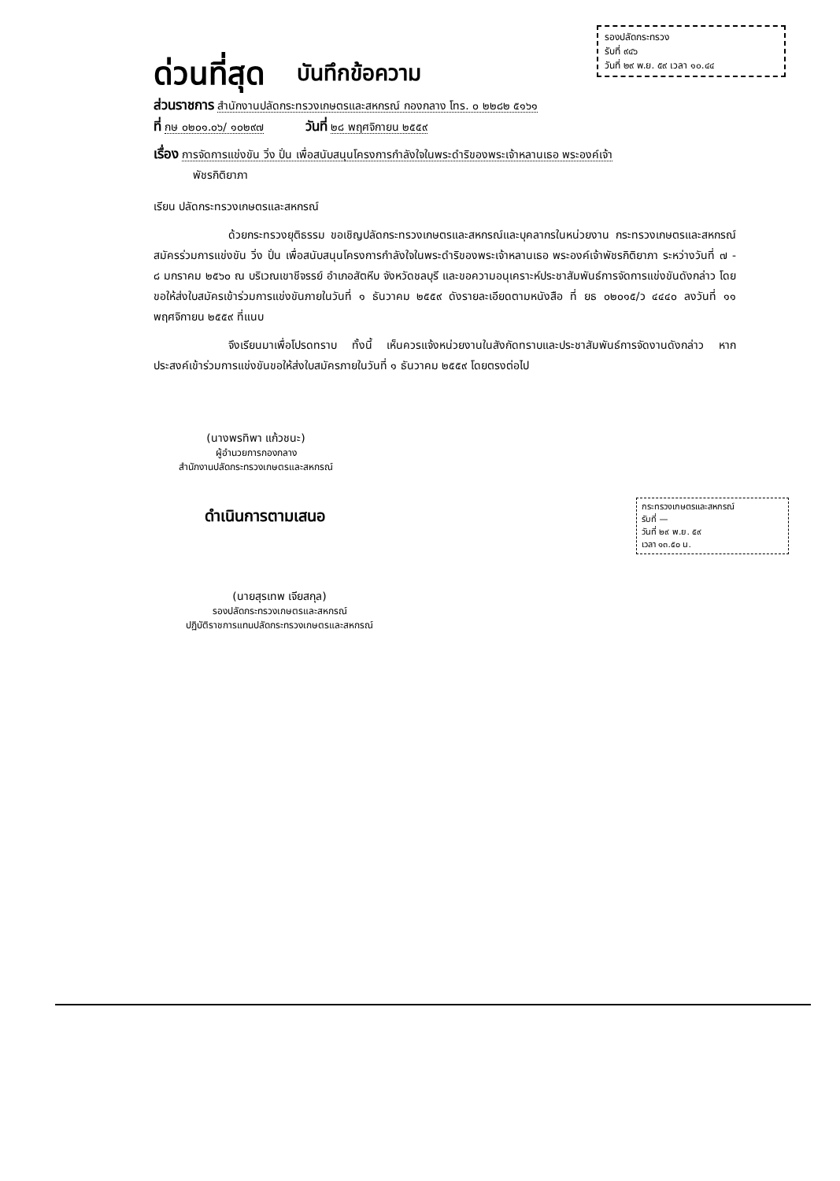รองปลัดกระทรวง
รับที่ ๙๔๖
วันที่ ๒๙ พ.ย. ๕๙ เวลา ๑๐.๔๔
ด่วนที่สุด บันทึกข้อความ
ส่วนราชการ สำนักงานปลัดกระทรวงเกษตรและสหกรณ์ กองกลาง โทร. ๐ ๒๒๘๒ ๕๑๖๑
ที่ กษ ๐๒๐๑.๐๖/ ๑๐๒๙๗ วันที่ ๒๘ พฤศจิกายน ๒๕๕๙
เรื่อง การจัดการแข่งขัน วิ่ง ปั่น เพื่อสนับสนุนโครงการกำลังใจในพระดำริของพระเจ้าหลานเธอ พระองค์เจ้า
พัชรกิติยาภา
เรียน ปลัดกระทรวงเกษตรและสหกรณ์
ด้วยกระทรวงยุติธรรม ขอเชิญปลัดกระทรวงเกษตรและสหกรณ์และบุคลากรในหน่วยงาน กระทรวงเกษตรและสหกรณ์ สมัครร่วมการแข่งขัน วิ่ง ปั่น เพื่อสนับสนุนโครงการกำลังใจในพระดำริของพระเจ้าหลานเธอ พระองค์เจ้าพัชรกิติยาภา ระหว่างวันที่ ๗ - ๘ มกราคม ๒๕๖๐ ณ บริเวณเขาชีจรรย์ อำเภอสัตหีบ จังหวัดชลบุรี และขอความอนุเคราะห์ประชาสัมพันธ์การจัดการแข่งขันดังกล่าว โดยขอให้ส่งใบสมัครเข้าร่วมการแข่งขันภายในวันที่ ๑ ธันวาคม ๒๕๕๙ ดังรายละเอียดตามหนังสือ ที่ ยธ ๐๒๐๑๕/ว ๔๔๔๐ ลงวันที่ ๑๑ พฤศจิกายน ๒๕๕๙ ที่แนบ
จึงเรียนมาเพื่อโปรดทราบ ทั้งนี้ เห็นควรแจ้งหน่วยงานในสังกัดทราบและประชาสัมพันธ์การจัดงานดังกล่าว หากประสงค์เข้าร่วมการแข่งขันขอให้ส่งใบสมัครภายในวันที่ ๑ ธันวาคม ๒๕๕๙ โดยตรงต่อไป
(นางพรทิพา แก้วชนะ)
ผู้อำนวยการกองกลาง
สำนักงานปลัดกระทรวงเกษตรและสหกรณ์
ดำเนินการตามเสนอ
(นายสุรเทพ เจียสกุล)
รองปลัดกระทรวงเกษตรและสหกรณ์
ปฏิบัติราชการแทนปลัดกระทรวงเกษตรและสหกรณ์
กระทรวงเกษตรและสหกรณ์
รับที่ —
วันที่ ๒๙ พ.ย. ๕๙
เวลา ๑๓.๕๐ น.